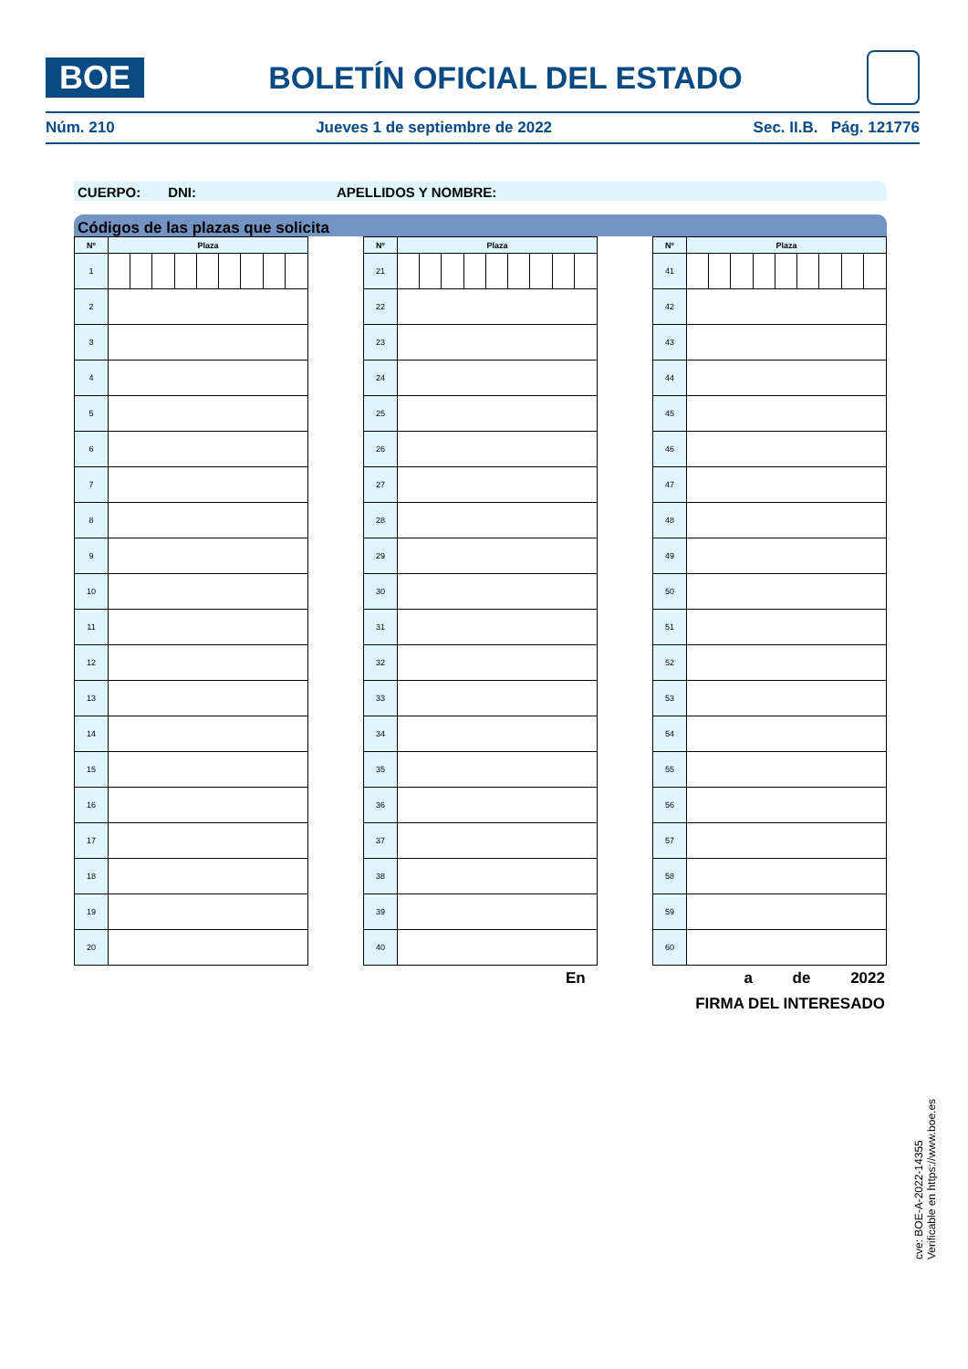BOE
BOLETÍN OFICIAL DEL ESTADO
Núm. 210 Jueves 1 de septiembre de 2022 Sec. II.B. Pág. 121776
CUERPO: DNI: APELLIDOS Y NOMBRE:
Códigos de las plazas que solicita
| Nº | Plaza | | | | | | | | |
| --- | --- | --- | --- | --- | --- | --- | --- | --- | --- |
| 1 | | | | | | | | | |
| 2 | | | | | | | | | |
| 3 | | | | | | | | | |
| 4 | | | | | | | | | |
| 5 | | | | | | | | | |
| 6 | | | | | | | | | |
| 7 | | | | | | | | | |
| 8 | | | | | | | | | |
| 9 | | | | | | | | | |
| 10 | | | | | | | | | |
| 11 | | | | | | | | | |
| 12 | | | | | | | | | |
| 13 | | | | | | | | | |
| 14 | | | | | | | | | |
| 15 | | | | | | | | | |
| 16 | | | | | | | | | |
| 17 | | | | | | | | | |
| 18 | | | | | | | | | |
| 19 | | | | | | | | | |
| 20 | | | | | | | | | |
| Nº | Plaza | | | | | | | | |
| --- | --- | --- | --- | --- | --- | --- | --- | --- | --- |
| 21 | | | | | | | | | |
| 22 | | | | | | | | | |
| 23 | | | | | | | | | |
| 24 | | | | | | | | | |
| 25 | | | | | | | | | |
| 26 | | | | | | | | | |
| 27 | | | | | | | | | |
| 28 | | | | | | | | | |
| 29 | | | | | | | | | |
| 30 | | | | | | | | | |
| 31 | | | | | | | | | |
| 32 | | | | | | | | | |
| 33 | | | | | | | | | |
| 34 | | | | | | | | | |
| 35 | | | | | | | | | |
| 36 | | | | | | | | | |
| 37 | | | | | | | | | |
| 38 | | | | | | | | | |
| 39 | | | | | | | | | |
| 40 | | | | | | | | | |
| Nº | Plaza | | | | | | | | |
| --- | --- | --- | --- | --- | --- | --- | --- | --- | --- |
| 41 | | | | | | | | | |
| 42 | | | | | | | | | |
| 43 | | | | | | | | | |
| 44 | | | | | | | | | |
| 45 | | | | | | | | | |
| 46 | | | | | | | | | |
| 47 | | | | | | | | | |
| 48 | | | | | | | | | |
| 49 | | | | | | | | | |
| 50 | | | | | | | | | |
| 51 | | | | | | | | | |
| 52 | | | | | | | | | |
| 53 | | | | | | | | | |
| 54 | | | | | | | | | |
| 55 | | | | | | | | | |
| 56 | | | | | | | | | |
| 57 | | | | | | | | | |
| 58 | | | | | | | | | |
| 59 | | | | | | | | | |
| 60 | | | | | | | | | |
En a de 2022
FIRMA DEL INTERESADO
cve: BOE-A-2022-14355
Verificable en https://www.boe.es